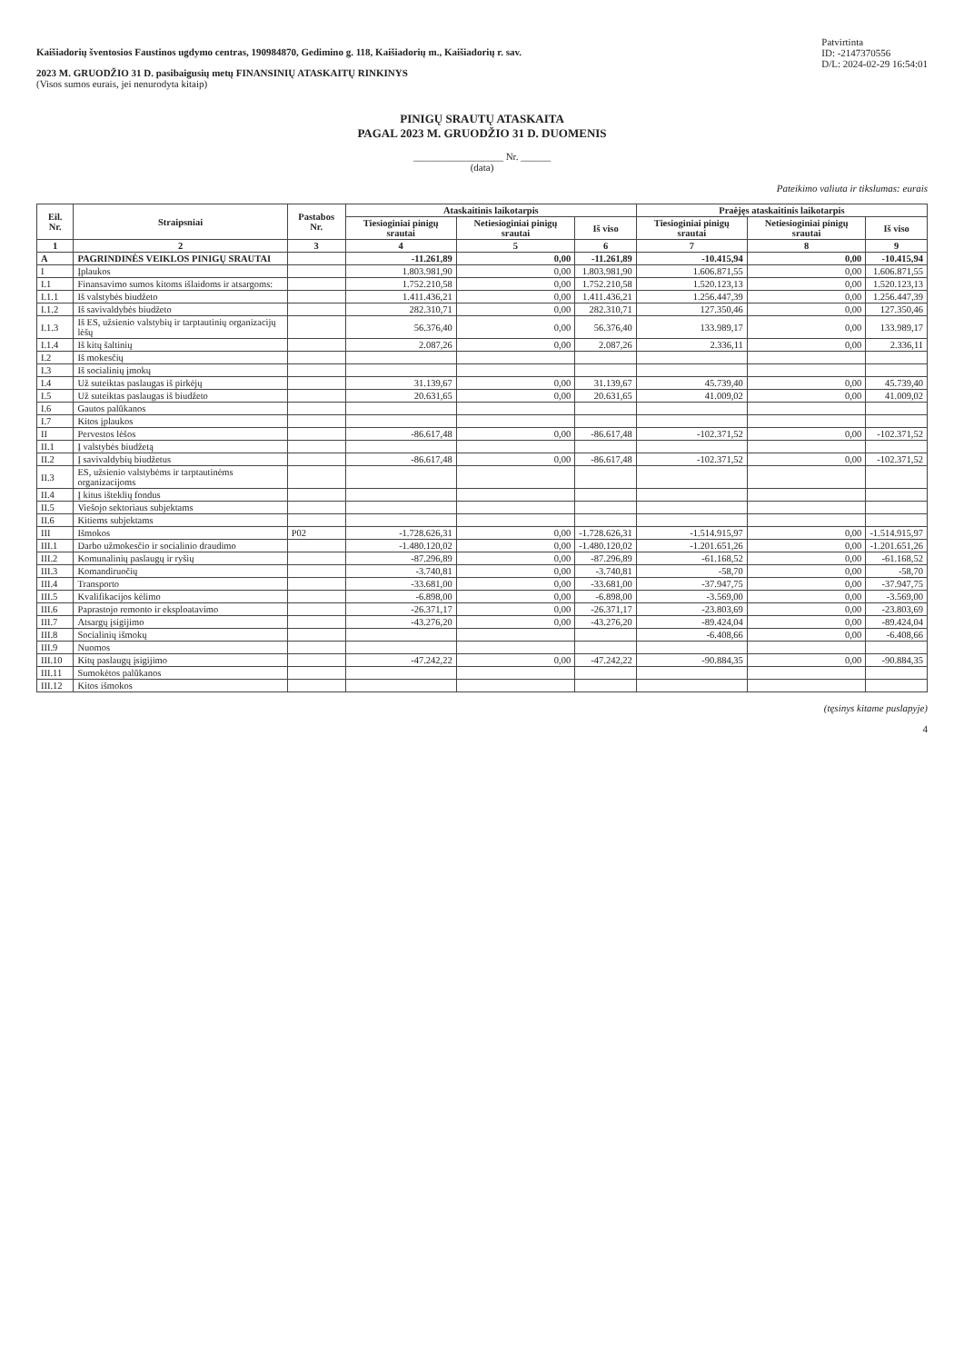Kaišiadorių šventosios Faustinos ugdymo centras, 190984870, Gedimino g. 118, Kaišiadorių m., Kaišiadorių r. sav.
2023 M. GRUODŽIO 31 D. pasibaigusių metų FINANSINIŲ ATASKAITŲ RINKINYS
(Visos sumos eurais, jei nenurodyta kitaip)
Patvirtinta
ID: -2147370556
D/L: 2024-02-29 16:54:01
PINIGŲ SRAUTŲ ATASKAITA
PAGAL 2023 M. GRUODŽIO 31 D. DUOMENIS
__________________ Nr. ______
(data)
Pateikimo valiuta ir tikslumas: eurais
| Eil. Nr. | Straipsniai | Pastabos Nr. | Ataskaitinis laikotarpis | | | Praėjęs ataskaitinis laikotarpis | | |
| --- | --- | --- | --- | --- | --- | --- | --- | --- |
| | | | Tiesioginiai pinigų srautai | Netiesioginiai pinigų srautai | Iš viso | Tiesioginiai pinigų srautai | Netiesioginiai pinigų srautai | Iš viso |
| 1 | 2 | 3 | 4 | 5 | 6 | 7 | 8 | 9 |
| A | PAGRINDINĖS VEIKLOS PINIGŲ SRAUTAI | | -11.261,89 | 0,00 | -11.261,89 | -10.415,94 | 0,00 | -10.415,94 |
| I | Įplaukos | | 1.803.981,90 | 0,00 | 1.803.981,90 | 1.606.871,55 | 0,00 | 1.606.871,55 |
| I.1 | Finansavimo sumos kitoms išlaidoms ir atsargoms: | | 1.752.210,58 | 0,00 | 1.752.210,58 | 1.520.123,13 | 0,00 | 1.520.123,13 |
| I.1.1 | Iš valstybės biudžeto | | 1.411.436,21 | 0,00 | 1.411.436,21 | 1.256.447,39 | 0,00 | 1.256.447,39 |
| I.1.2 | Iš savivaldybės biudžeto | | 282.310,71 | 0,00 | 282.310,71 | 127.350,46 | 0,00 | 127.350,46 |
| I.1.3 | Iš ES, užsienio valstybių ir tarptautinių organizacijų lėšų | | 56.376,40 | 0,00 | 56.376,40 | 133.989,17 | 0,00 | 133.989,17 |
| I.1.4 | Iš kitų šaltinių | | 2.087,26 | 0,00 | 2.087,26 | 2.336,11 | 0,00 | 2.336,11 |
| I.2 | Iš mokesčių | | | | | | | |
| I.3 | Iš socialinių įmokų | | | | | | | |
| I.4 | Už suteiktas paslaugas iš pirkėjų | | 31.139,67 | 0,00 | 31.139,67 | 45.739,40 | 0,00 | 45.739,40 |
| I.5 | Už suteiktas paslaugas iš biudžeto | | 20.631,65 | 0,00 | 20.631,65 | 41.009,02 | 0,00 | 41.009,02 |
| I.6 | Gautos palūkanos | | | | | | | |
| I.7 | Kitos įplaukos | | | | | | | |
| II | Pervestos lėšos | | -86.617,48 | 0,00 | -86.617,48 | -102.371,52 | 0,00 | -102.371,52 |
| II.1 | Į valstybės biudžetą | | | | | | | |
| II.2 | Į savivaldybių biudžetus | | -86.617,48 | 0,00 | -86.617,48 | -102.371,52 | 0,00 | -102.371,52 |
| II.3 | ES, užsienio valstybėms ir tarptautinėms organizacijoms | | | | | | | |
| II.4 | Į kitus išteklių fondus | | | | | | | |
| II.5 | Viešojo sektoriaus subjektams | | | | | | | |
| II.6 | Kitiems subjektams | | | | | | | |
| III | Išmokos | P02 | -1.728.626,31 | 0,00 | -1.728.626,31 | -1.514.915,97 | 0,00 | -1.514.915,97 |
| III.1 | Darbo užmokesčio ir socialinio draudimo | | -1.480.120,02 | 0,00 | -1.480.120,02 | -1.201.651,26 | 0,00 | -1.201.651,26 |
| III.2 | Komunalinių paslaugų ir ryšių | | -87.296,89 | 0,00 | -87.296,89 | -61.168,52 | 0,00 | -61.168,52 |
| III.3 | Komandiruočių | | -3.740,81 | 0,00 | -3.740,81 | -58,70 | 0,00 | -58,70 |
| III.4 | Transporto | | -33.681,00 | 0,00 | -33.681,00 | -37.947,75 | 0,00 | -37.947,75 |
| III.5 | Kvalifikacijos kėlimo | | -6.898,00 | 0,00 | -6.898,00 | -3.569,00 | 0,00 | -3.569,00 |
| III.6 | Paprastojo remonto ir eksploatavimo | | -26.371,17 | 0,00 | -26.371,17 | -23.803,69 | 0,00 | -23.803,69 |
| III.7 | Atsargų įsigijimo | | -43.276,20 | 0,00 | -43.276,20 | -89.424,04 | 0,00 | -89.424,04 |
| III.8 | Socialinių išmokų | | | | | -6.408,66 | 0,00 | -6.408,66 |
| III.9 | Nuomos | | | | | | | |
| III.10 | Kitų paslaugų įsigijimo | | -47.242,22 | 0,00 | -47.242,22 | -90.884,35 | 0,00 | -90.884,35 |
| III.11 | Sumokėtos palūkanos | | | | | | | |
| III.12 | Kitos išmokos | | | | | | | |
(tęsinys kitame puslapyje)
4